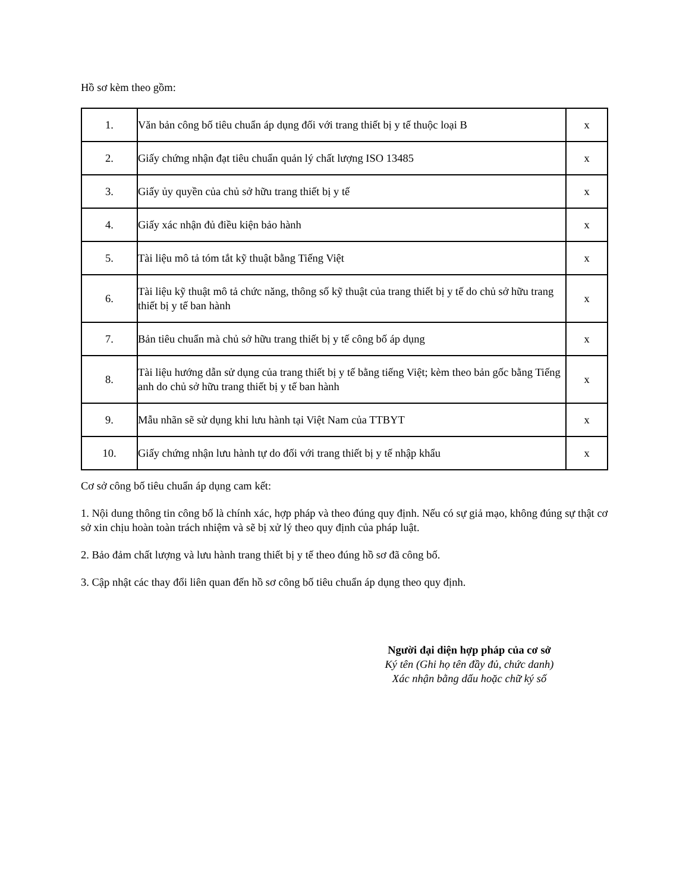Hồ sơ kèm theo gồm:
| 1. | Văn bản công bố tiêu chuẩn áp dụng đối với trang thiết bị y tế thuộc loại B | x |
| 2. | Giấy chứng nhận đạt tiêu chuẩn quản lý chất lượng ISO 13485 | x |
| 3. | Giấy ủy quyền của chủ sở hữu trang thiết bị y tế | x |
| 4. | Giấy xác nhận đủ điều kiện bảo hành | x |
| 5. | Tài liệu mô tả tóm tắt kỹ thuật bằng Tiếng Việt | x |
| 6. | Tài liệu kỹ thuật mô tả chức năng, thông số kỹ thuật của trang thiết bị y tế do chủ sở hữu trang thiết bị y tế ban hành | x |
| 7. | Bản tiêu chuẩn mà chủ sở hữu trang thiết bị y tế công bố áp dụng | x |
| 8. | Tài liệu hướng dẫn sử dụng của trang thiết bị y tế bằng tiếng Việt; kèm theo bản gốc bằng Tiếng anh do chủ sở hữu trang thiết bị y tế ban hành | x |
| 9. | Mẫu nhãn sẽ sử dụng khi lưu hành tại Việt Nam của TTBYT | x |
| 10. | Giấy chứng nhận lưu hành tự do đối với trang thiết bị y tế nhập khẩu | x |
Cơ sở công bố tiêu chuẩn áp dụng cam kết:
1. Nội dung thông tin công bố là chính xác, hợp pháp và theo đúng quy định. Nếu có sự giả mạo, không đúng sự thật cơ sở xin chịu hoàn toàn trách nhiệm và sẽ bị xử lý theo quy định của pháp luật.
2. Bảo đảm chất lượng và lưu hành trang thiết bị y tế theo đúng hồ sơ đã công bố.
3. Cập nhật các thay đổi liên quan đến hồ sơ công bố tiêu chuẩn áp dụng theo quy định.
Người đại diện hợp pháp của cơ sở
Ký tên (Ghi họ tên đầy đủ, chức danh)
Xác nhận bằng dấu hoặc chữ ký số